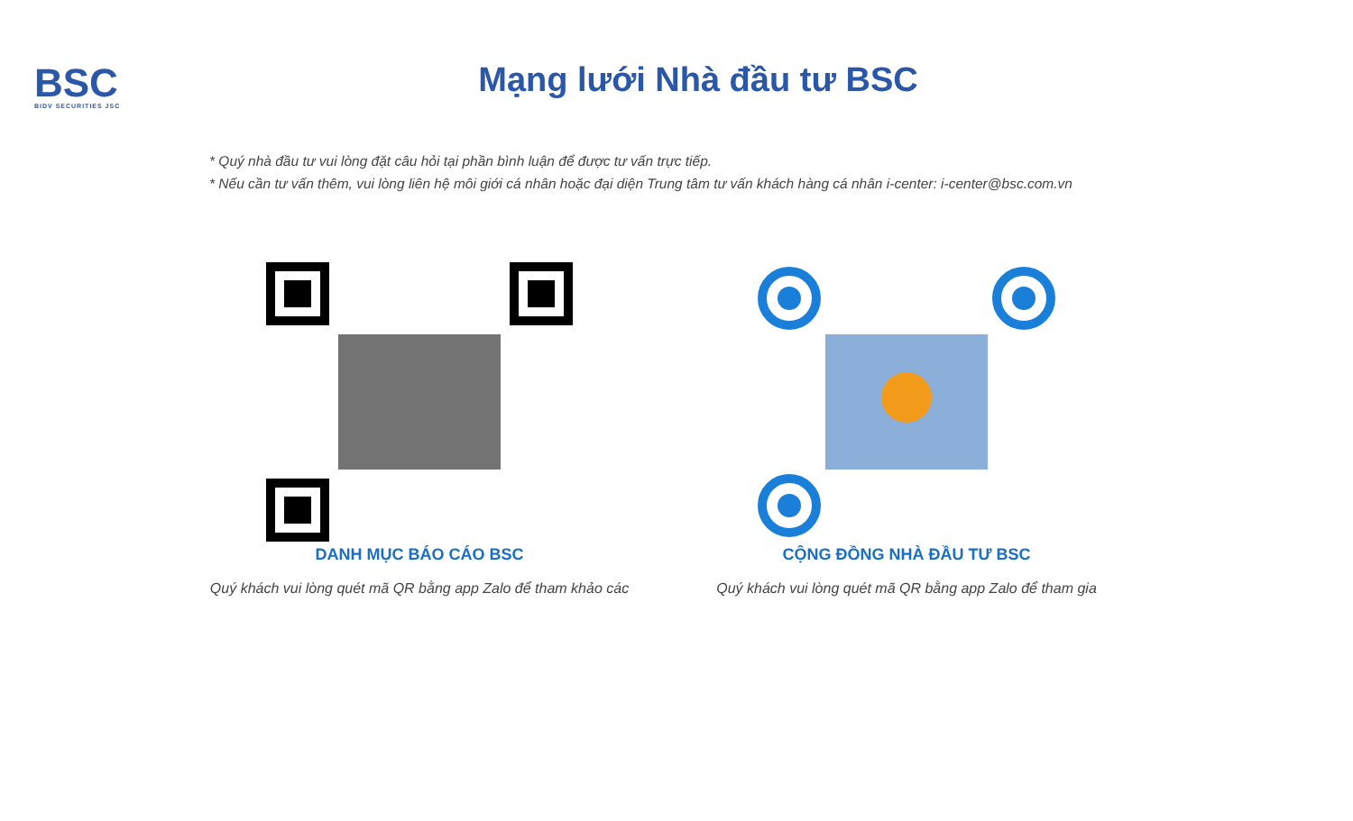BSC
BIDV SECURITIES JSC
Mạng lưới Nhà đầu tư BSC
* Quý nhà đầu tư vui lòng đặt câu hỏi tại phần bình luận để được tư vấn trực tiếp.
* Nếu cần tư vấn thêm, vui lòng liên hệ môi giới cá nhân hoặc đại diện Trung tâm tư vấn khách hàng cá nhân i-center: i-center@bsc.com.vn
DANH MỤC BÁO CÁO BSC
Quý khách vui lòng quét mã QR bằng app Zalo để tham khảo các
CỘNG ĐỒNG NHÀ ĐẦU TƯ BSC
Quý khách vui lòng quét mã QR bằng app Zalo để tham gia